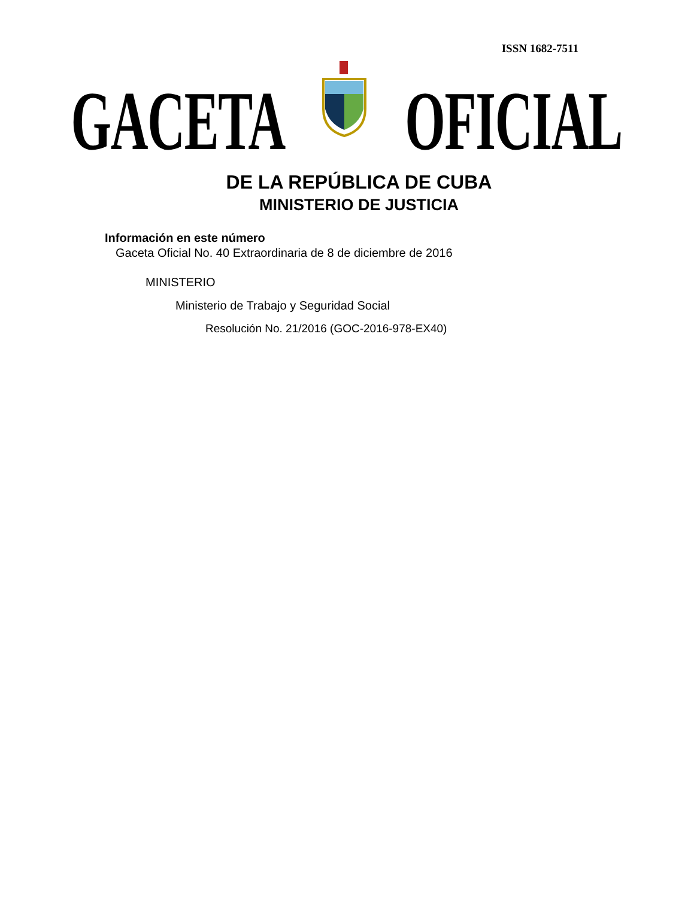ISSN 1682-7511
GACETA OFICIAL
DE LA REPÚBLICA DE CUBA
MINISTERIO DE JUSTICIA
Información en este número
Gaceta Oficial No. 40 Extraordinaria de 8 de diciembre de 2016
MINISTERIO
Ministerio de Trabajo y Seguridad Social
Resolución No. 21/2016 (GOC-2016-978-EX40)